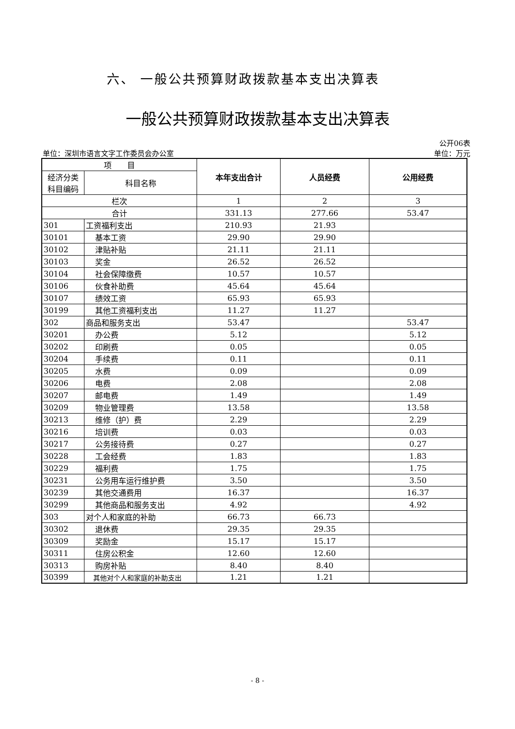六、 一般公共预算财政拨款基本支出决算表
一般公共预算财政拨款基本支出决算表
公开06表
单位：深圳市语言文字工作委员会办公室 单位：万元
| 项 目 | | 本年支出合计 | 人员经费 | 公用经费 |
| 经济分类 科目编码 | 科目名称 | | | |
| 栏次 | | 1 | 2 | 3 |
| 合计 | | 331.13 | 277.66 | 53.47 |
| 301 | 工资福利支出 | 210.93 | 21.93 | |
| 30101 | 基本工资 | 29.90 | 29.90 | |
| 30102 | 津贴补贴 | 21.11 | 21.11 | |
| 30103 | 奖金 | 26.52 | 26.52 | |
| 30104 | 社会保障缴费 | 10.57 | 10.57 | |
| 30106 | 伙食补助费 | 45.64 | 45.64 | |
| 30107 | 绩效工资 | 65.93 | 65.93 | |
| 30199 | 其他工资福利支出 | 11.27 | 11.27 | |
| 302 | 商品和服务支出 | 53.47 | | 53.47 |
| 30201 | 办公费 | 5.12 | | 5.12 |
| 30202 | 印刷费 | 0.05 | | 0.05 |
| 30204 | 手续费 | 0.11 | | 0.11 |
| 30205 | 水费 | 0.09 | | 0.09 |
| 30206 | 电费 | 2.08 | | 2.08 |
| 30207 | 邮电费 | 1.49 | | 1.49 |
| 30209 | 物业管理费 | 13.58 | | 13.58 |
| 30213 | 维修（护）费 | 2.29 | | 2.29 |
| 30216 | 培训费 | 0.03 | | 0.03 |
| 30217 | 公务接待费 | 0.27 | | 0.27 |
| 30228 | 工会经费 | 1.83 | | 1.83 |
| 30229 | 福利费 | 1.75 | | 1.75 |
| 30231 | 公务用车运行维护费 | 3.50 | | 3.50 |
| 30239 | 其他交通费用 | 16.37 | | 16.37 |
| 30299 | 其他商品和服务支出 | 4.92 | | 4.92 |
| 303 | 对个人和家庭的补助 | 66.73 | 66.73 | |
| 30302 | 退休费 | 29.35 | 29.35 | |
| 30309 | 奖励金 | 15.17 | 15.17 | |
| 30311 | 住房公积金 | 12.60 | 12.60 | |
| 30313 | 购房补贴 | 8.40 | 8.40 | |
| 30399 | 其他对个人和家庭的补助支出 | 1.21 | 1.21 | |
- 8 -